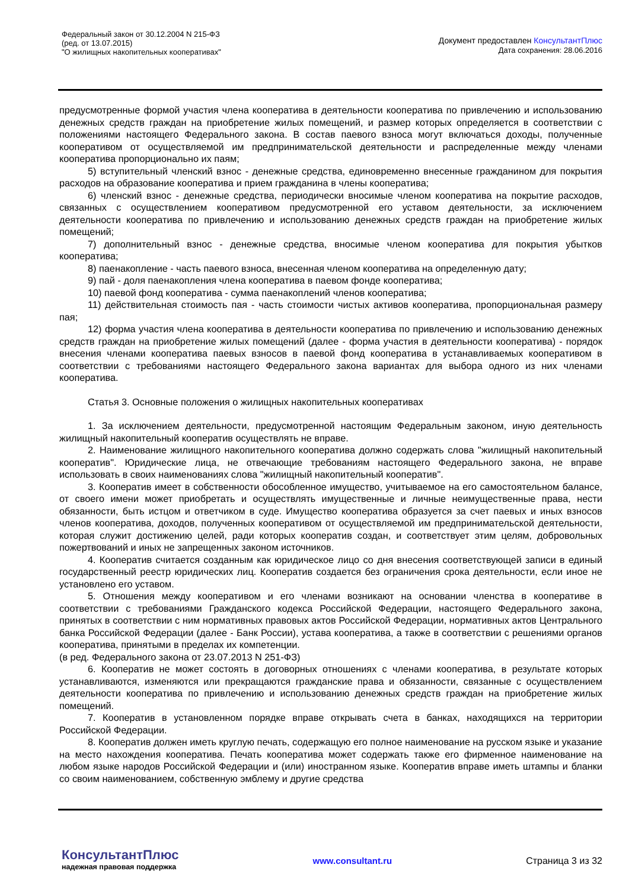Федеральный закон от 30.12.2004 N 215-ФЗ
(ред. от 13.07.2015)
"О жилищных накопительных кооперативах"
Документ предоставлен КонсультантПлюс
Дата сохранения: 28.06.2016
предусмотренные формой участия члена кооператива в деятельности кооператива по привлечению и использованию денежных средств граждан на приобретение жилых помещений, и размер которых определяется в соответствии с положениями настоящего Федерального закона. В состав паевого взноса могут включаться доходы, полученные кооперативом от осуществляемой им предпринимательской деятельности и распределенные между членами кооператива пропорционально их паям;
5) вступительный членский взнос - денежные средства, единовременно внесенные гражданином для покрытия расходов на образование кооператива и прием гражданина в члены кооператива;
6) членский взнос - денежные средства, периодически вносимые членом кооператива на покрытие расходов, связанных с осуществлением кооперативом предусмотренной его уставом деятельности, за исключением деятельности кооператива по привлечению и использованию денежных средств граждан на приобретение жилых помещений;
7) дополнительный взнос - денежные средства, вносимые членом кооператива для покрытия убытков кооператива;
8) паенакопление - часть паевого взноса, внесенная членом кооператива на определенную дату;
9) пай - доля паенакопления члена кооператива в паевом фонде кооператива;
10) паевой фонд кооператива - сумма паенакоплений членов кооператива;
11) действительная стоимость пая - часть стоимости чистых активов кооператива, пропорциональная размеру пая;
12) форма участия члена кооператива в деятельности кооператива по привлечению и использованию денежных средств граждан на приобретение жилых помещений (далее - форма участия в деятельности кооператива) - порядок внесения членами кооператива паевых взносов в паевой фонд кооператива в устанавливаемых кооперативом в соответствии с требованиями настоящего Федерального закона вариантах для выбора одного из них членами кооператива.
Статья 3. Основные положения о жилищных накопительных кооперативах
1. За исключением деятельности, предусмотренной настоящим Федеральным законом, иную деятельность жилищный накопительный кооператив осуществлять не вправе.
2. Наименование жилищного накопительного кооператива должно содержать слова "жилищный накопительный кооператив". Юридические лица, не отвечающие требованиям настоящего Федерального закона, не вправе использовать в своих наименованиях слова "жилищный накопительный кооператив".
3. Кооператив имеет в собственности обособленное имущество, учитываемое на его самостоятельном балансе, от своего имени может приобретать и осуществлять имущественные и личные неимущественные права, нести обязанности, быть истцом и ответчиком в суде. Имущество кооператива образуется за счет паевых и иных взносов членов кооператива, доходов, полученных кооперативом от осуществляемой им предпринимательской деятельности, которая служит достижению целей, ради которых кооператив создан, и соответствует этим целям, добровольных пожертвований и иных не запрещенных законом источников.
4. Кооператив считается созданным как юридическое лицо со дня внесения соответствующей записи в единый государственный реестр юридических лиц. Кооператив создается без ограничения срока деятельности, если иное не установлено его уставом.
5. Отношения между кооперативом и его членами возникают на основании членства в кооперативе в соответствии с требованиями Гражданского кодекса Российской Федерации, настоящего Федерального закона, принятых в соответствии с ним нормативных правовых актов Российской Федерации, нормативных актов Центрального банка Российской Федерации (далее - Банк России), устава кооператива, а также в соответствии с решениями органов кооператива, принятыми в пределах их компетенции.
(в ред. Федерального закона от 23.07.2013 N 251-ФЗ)
6. Кооператив не может состоять в договорных отношениях с членами кооператива, в результате которых устанавливаются, изменяются или прекращаются гражданские права и обязанности, связанные с осуществлением деятельности кооператива по привлечению и использованию денежных средств граждан на приобретение жилых помещений.
7. Кооператив в установленном порядке вправе открывать счета в банках, находящихся на территории Российской Федерации.
8. Кооператив должен иметь круглую печать, содержащую его полное наименование на русском языке и указание на место нахождения кооператива. Печать кооператива может содержать также его фирменное наименование на любом языке народов Российской Федерации и (или) иностранном языке. Кооператив вправе иметь штампы и бланки со своим наименованием, собственную эмблему и другие средства
КонсультантПлюс
надежная правовая поддержка
www.consultant.ru Страница 3 из 32